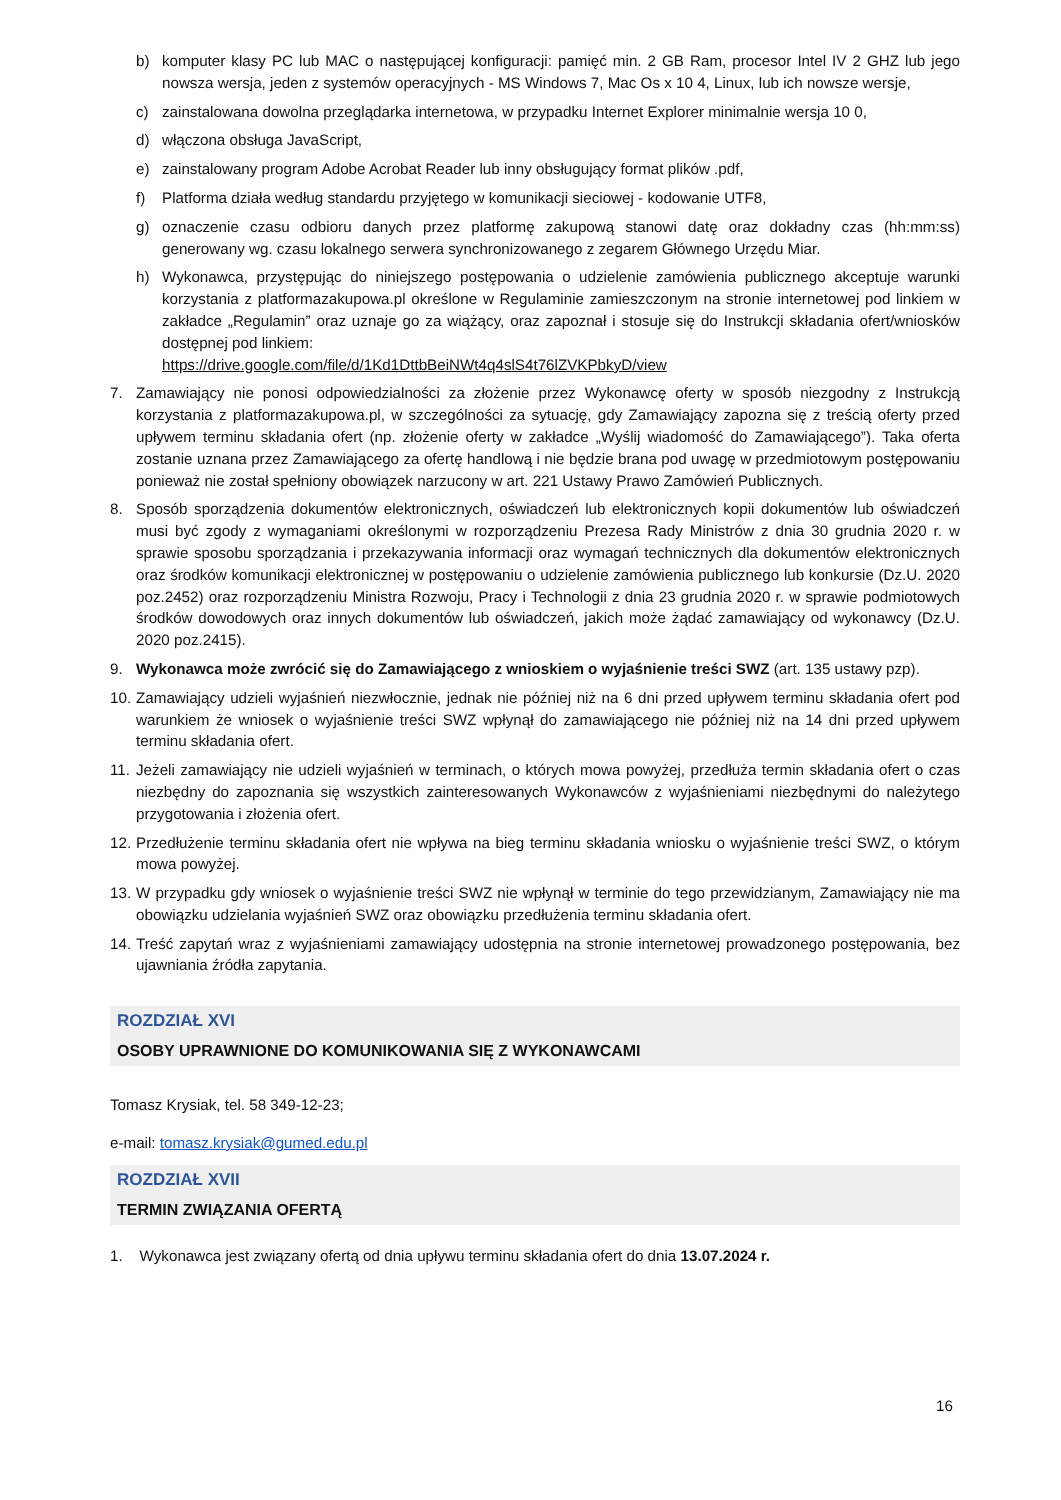b) komputer klasy PC lub MAC o następującej konfiguracji: pamięć min. 2 GB Ram, procesor Intel IV 2 GHZ lub jego nowsza wersja, jeden z systemów operacyjnych - MS Windows 7, Mac Os x 10 4, Linux, lub ich nowsze wersje,
c) zainstalowana dowolna przeglądarka internetowa, w przypadku Internet Explorer minimalnie wersja 10 0,
d) włączona obsługa JavaScript,
e) zainstalowany program Adobe Acrobat Reader lub inny obsługujący format plików .pdf,
f) Platforma działa według standardu przyjętego w komunikacji sieciowej - kodowanie UTF8,
g) oznaczenie czasu odbioru danych przez platformę zakupową stanowi datę oraz dokładny czas (hh:mm:ss) generowany wg. czasu lokalnego serwera synchronizowanego z zegarem Głównego Urzędu Miar.
h) Wykonawca, przystępując do niniejszego postępowania o udzielenie zamówienia publicznego akceptuje warunki korzystania z platformazakupowa.pl określone w Regulaminie zamieszczonym na stronie internetowej pod linkiem w zakładce „Regulamin” oraz uznaje go za wiążący, oraz zapoznał i stosuje się do Instrukcji składania ofert/wniosków dostępnej pod linkiem:
https://drive.google.com/file/d/1Kd1DttbBeiNWt4q4slS4t76lZVKPbkyD/view
7. Zamawiający nie ponosi odpowiedzialności za złożenie przez Wykonawcę oferty w sposób niezgodny z Instrukcją korzystania z platformazakupowa.pl, w szczególności za sytuację, gdy Zamawiający zapozna się z treścią oferty przed upływem terminu składania ofert (np. złożenie oferty w zakładce „Wyślij wiadomość do Zamawiającego”). Taka oferta zostanie uznana przez Zamawiającego za ofertę handlową i nie będzie brana pod uwagę w przedmiotowym postępowaniu ponieważ nie został spełniony obowiązek narzucony w art. 221 Ustawy Prawo Zamówień Publicznych.
8. Sposób sporządzenia dokumentów elektronicznych, oświadczeń lub elektronicznych kopii dokumentów lub oświadczeń musi być zgody z wymaganiami określonymi w rozporządzeniu Prezesa Rady Ministrów z dnia 30 grudnia 2020 r. w sprawie sposobu sporządzania i przekazywania informacji oraz wymagań technicznych dla dokumentów elektronicznych oraz środków komunikacji elektronicznej w postępowaniu o udzielenie zamówienia publicznego lub konkursie (Dz.U. 2020 poz.2452) oraz rozporządzeniu Ministra Rozwoju, Pracy i Technologii z dnia 23 grudnia 2020 r. w sprawie podmiotowych środków dowodowych oraz innych dokumentów lub oświadczeń, jakich może żądać zamawiający od wykonawcy (Dz.U. 2020 poz.2415).
9. Wykonawca może zwrócić się do Zamawiającego z wnioskiem o wyjaśnienie treści SWZ (art. 135 ustawy pzp).
10. Zamawiający udzieli wyjaśnień niezwłocznie, jednak nie później niż na 6 dni przed upływem terminu składania ofert pod warunkiem że wniosek o wyjaśnienie treści SWZ wpłynął do zamawiającego nie później niż na 14 dni przed upływem terminu składania ofert.
11. Jeżeli zamawiający nie udzieli wyjaśnień w terminach, o których mowa powyżej, przedłuża termin składania ofert o czas niezbędny do zapoznania się wszystkich zainteresowanych Wykonawców z wyjaśnieniami niezbędnymi do należytego przygotowania i złożenia ofert.
12. Przedłużenie terminu składania ofert nie wpływa na bieg terminu składania wniosku o wyjaśnienie treści SWZ, o którym mowa powyżej.
13. W przypadku gdy wniosek o wyjaśnienie treści SWZ nie wpłynął w terminie do tego przewidzianym, Zamawiający nie ma obowiązku udzielania wyjaśnień SWZ oraz obowiązku przedłużenia terminu składania ofert.
14. Treść zapytań wraz z wyjaśnieniami zamawiający udostępnia na stronie internetowej prowadzonego postępowania, bez ujawniania źródła zapytania.
ROZDZIAŁ XVI
OSOBY UPRAWNIONE DO KOMUNIKOWANIA SIĘ Z WYKONAWCAMI
Tomasz Krysiak, tel. 58 349-12-23;
e-mail: tomasz.krysiak@gumed.edu.pl
ROZDZIAŁ XVII
TERMIN ZWIĄZANIA OFERTĄ
1. Wykonawca jest związany ofertą od dnia upływu terminu składania ofert do dnia 13.07.2024 r.
16